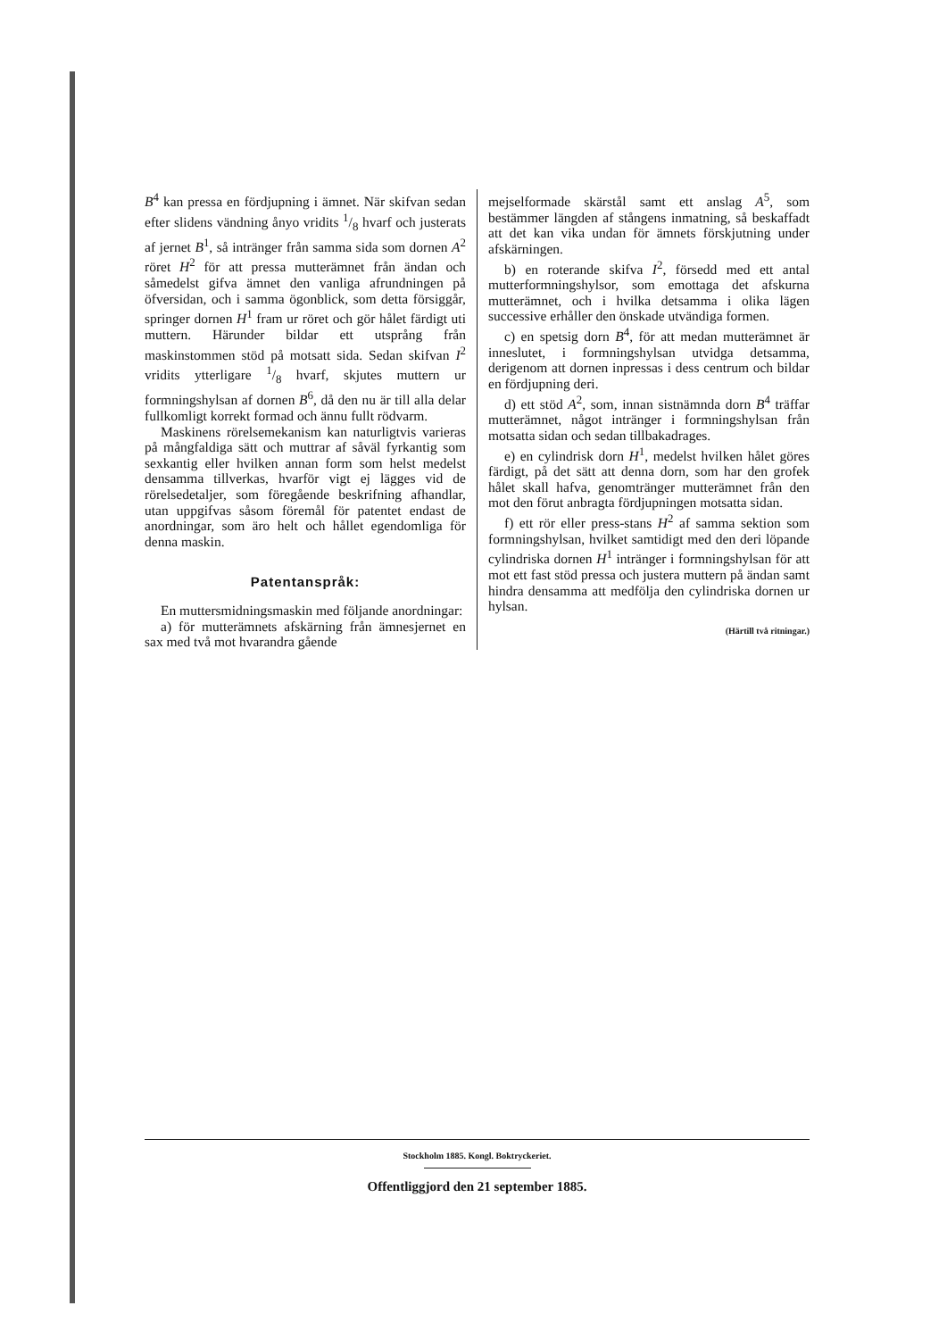B<sup>4</sup> kan pressa en fördjupning i ämnet. När skifvan sedan efter slidens vändning ånyo vridits 1/8 hvarf och justerats af jernet B<sup>1</sup>, så intränger från samma sida som dornen A<sup>2</sup> röret H<sup>2</sup> för att pressa mutterämnet från ändan och såmedelst gifva ämnet den vanliga afrundningen på öfversidan, och i samma ögonblick, som detta försiggår, springer dornen H<sup>1</sup> fram ur röret och gör hålet färdigt uti muttern. Härunder bildar ett utsprång från maskinstommen stöd på motsatt sida. Sedan skifvan I<sup>2</sup> vridits ytterligare 1/8 hvarf, skjutes muttern ur formningshylsan af dornen B<sup>6</sup>, då den nu är till alla delar fullkomligt korrekt formad och ännu fullt rödvarm.
Maskinens rörelsemekanism kan naturligtvis varieras på mångfaldiga sätt och muttrar af såväl fyrkantig som sexkantig eller hvilken annan form som helst medelst densamma tillverkas, hvarför vigt ej lägges vid de rörelsedetaljer, som föregående beskrifning afhandlar, utan uppgifvas såsom föremål för patentet endast de anordningar, som äro helt och hållet egendomliga för denna maskin.
Patentanspråk:
En muttersmidningsmaskin med följande anordningar:
a) för mutterämnets afskärning från ämnesjernet en sax med två mot hvarandra gående
mejselformade skärstål samt ett anslag A<sup>5</sup>, som bestämmer längden af stångens inmatning, så beskaffadt att det kan vika undan för ämnets förskjutning under afskärningen.
b) en roterande skifva I<sup>2</sup>, försedd med ett antal mutterformningshylsor, som emottaga det afskurna mutterämnet, och i hvilka detsamma i olika lägen successive erhåller den önskade utvändiga formen.
c) en spetsig dorn B<sup>4</sup>, för att medan mutterämnet är inneslutet, i formningshylsan utvidga detsamma, derigenom att dornen inpressas i dess centrum och bildar en fördjupning deri.
d) ett stöd A<sup>2</sup>, som, innan sistnämnda dorn B<sup>4</sup> träffar mutterämnet, något intränger i formningshylsan från motsatta sidan och sedan tillbakadrages.
e) en cylindrisk dorn H<sup>1</sup>, medelst hvilken hålet göres färdigt, på det sätt att denna dorn, som har den grofek hålet skall hafva, genomtränger mutterämnet från den mot den förut anbragta fördjupningen motsatta sidan.
f) ett rör eller press-stans H<sup>2</sup> af samma sektion som formningshylsan, hvilket samtidigt med den deri löpande cylindriska dornen H<sup>1</sup> intränger i formningshylsan för att mot ett fast stöd pressa och justera muttern på ändan samt hindra densamma att medfölja den cylindriska dornen ur hylsan.
(Härtill två ritningar.)
Stockholm 1885. Kongl. Boktryckeriet.
Offentliggjord den 21 september 1885.